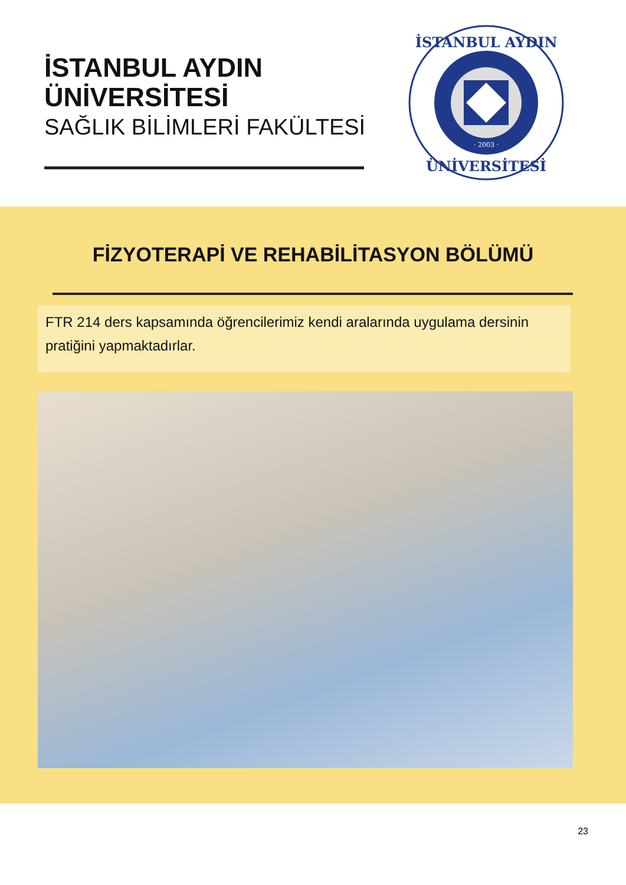İSTANBUL AYDIN
ÜNİVERSİTESİ
SAĞLIK BİLİMLERİ FAKÜLTESİ
İSTANBUL AYDIN
ÜNİVERSİTESİ
· 2003 ·
FİZYOTERAPİ VE REHABİLİTASYON BÖLÜMÜ
FTR 214 ders kapsamında öğrencilerimiz kendi aralarında uygulama dersinin pratiğini yapmaktadırlar.
23